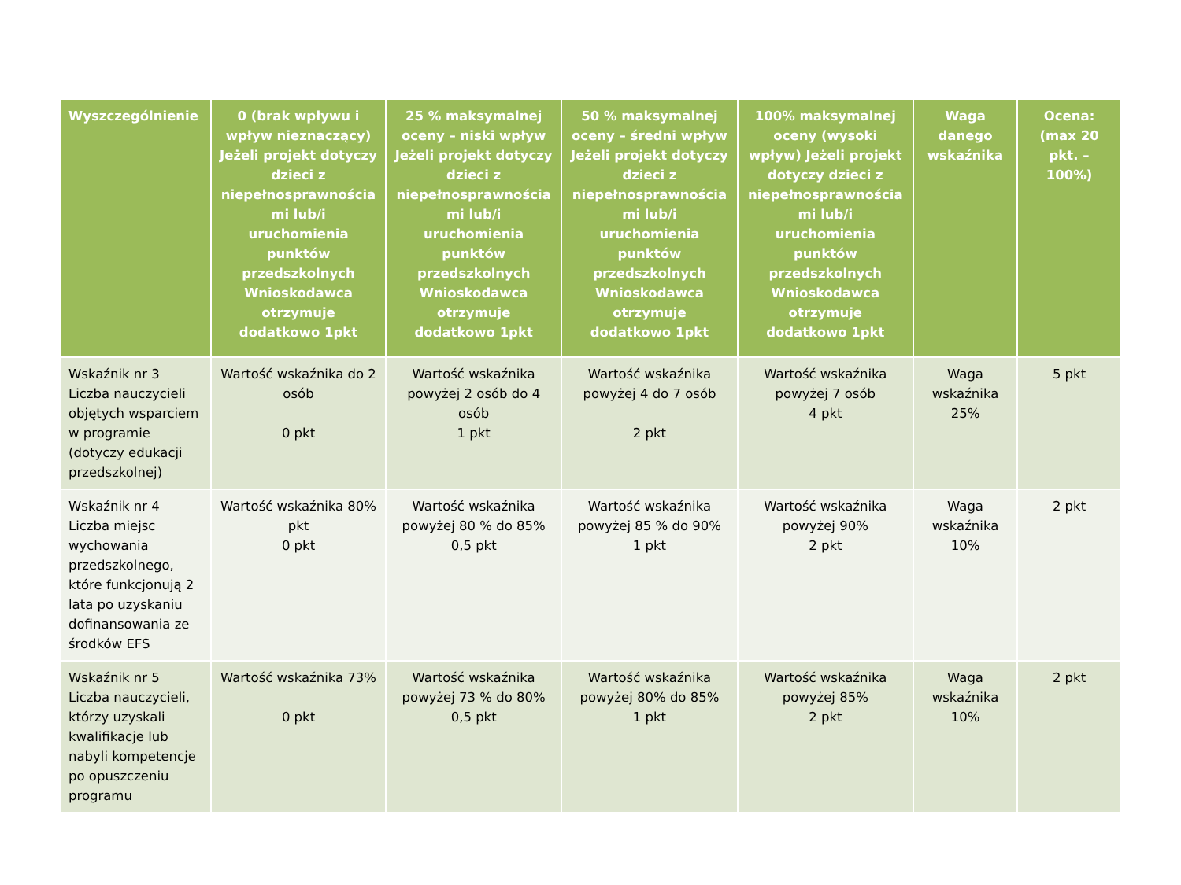| Wyszczególnienie | 0 (brak wpływu i wpływ nieznaczący) Jeżeli projekt dotyczy dzieci z niepełnosprawnościa mi lub/i uruchomienia punktów przedszkolnych Wnioskodawca otrzymuje dodatkowo 1pkt | 25 % maksymalnej oceny – niski wpływ Jeżeli projekt dotyczy dzieci z niepełnosprawnościa mi lub/i uruchomienia punktów przedszkolnych Wnioskodawca otrzymuje dodatkowo 1pkt | 50 % maksymalnej oceny – średni wpływ Jeżeli projekt dotyczy dzieci z niepełnosprawnościa mi lub/i uruchomienia punktów przedszkolnych Wnioskodawca otrzymuje dodatkowo 1pkt | 100% maksymalnej oceny (wysoki wpływ) Jeżeli projekt dotyczy dzieci z niepełnosprawnościa mi lub/i uruchomienia punktów przedszkolnych Wnioskodawca otrzymuje dodatkowo 1pkt | Waga danego wskaźnika | Ocena: (max 20 pkt. – 100%) |
| --- | --- | --- | --- | --- | --- | --- |
| Wskaźnik nr 3 Liczba nauczycieli objętych wsparciem w programie (dotyczy edukacji przedszkolnej) | Wartość wskaźnika do 2 osób 0 pkt | Wartość wskaźnika powyżej 2 osób do 4 osób 1 pkt | Wartość wskaźnika powyżej 4 do 7 osób 2 pkt | Wartość wskaźnika powyżej 7 osób 4 pkt | Waga wskaźnika 25% | 5 pkt |
| Wskaźnik nr 4 Liczba miejsc wychowania przedszkolnego, które funkcjonują 2 lata po uzyskaniu dofinansowania ze środków EFS | Wartość wskaźnika 80% pkt 0 pkt | Wartość wskaźnika powyżej 80 % do 85% 0,5 pkt | Wartość wskaźnika powyżej 85 % do 90% 1 pkt | Wartość wskaźnika powyżej 90% 2 pkt | Waga wskaźnika 10% | 2 pkt |
| Wskaźnik nr 5 Liczba nauczycieli, którzy uzyskali kwalifikacje lub nabyli kompetencje po opuszczeniu programu | Wartość wskaźnika 73% 0 pkt | Wartość wskaźnika powyżej 73 % do 80% 0,5 pkt | Wartość wskaźnika powyżej 80% do 85% 1 pkt | Wartość wskaźnika powyżej 85% 2 pkt | Waga wskaźnika 10% | 2 pkt |